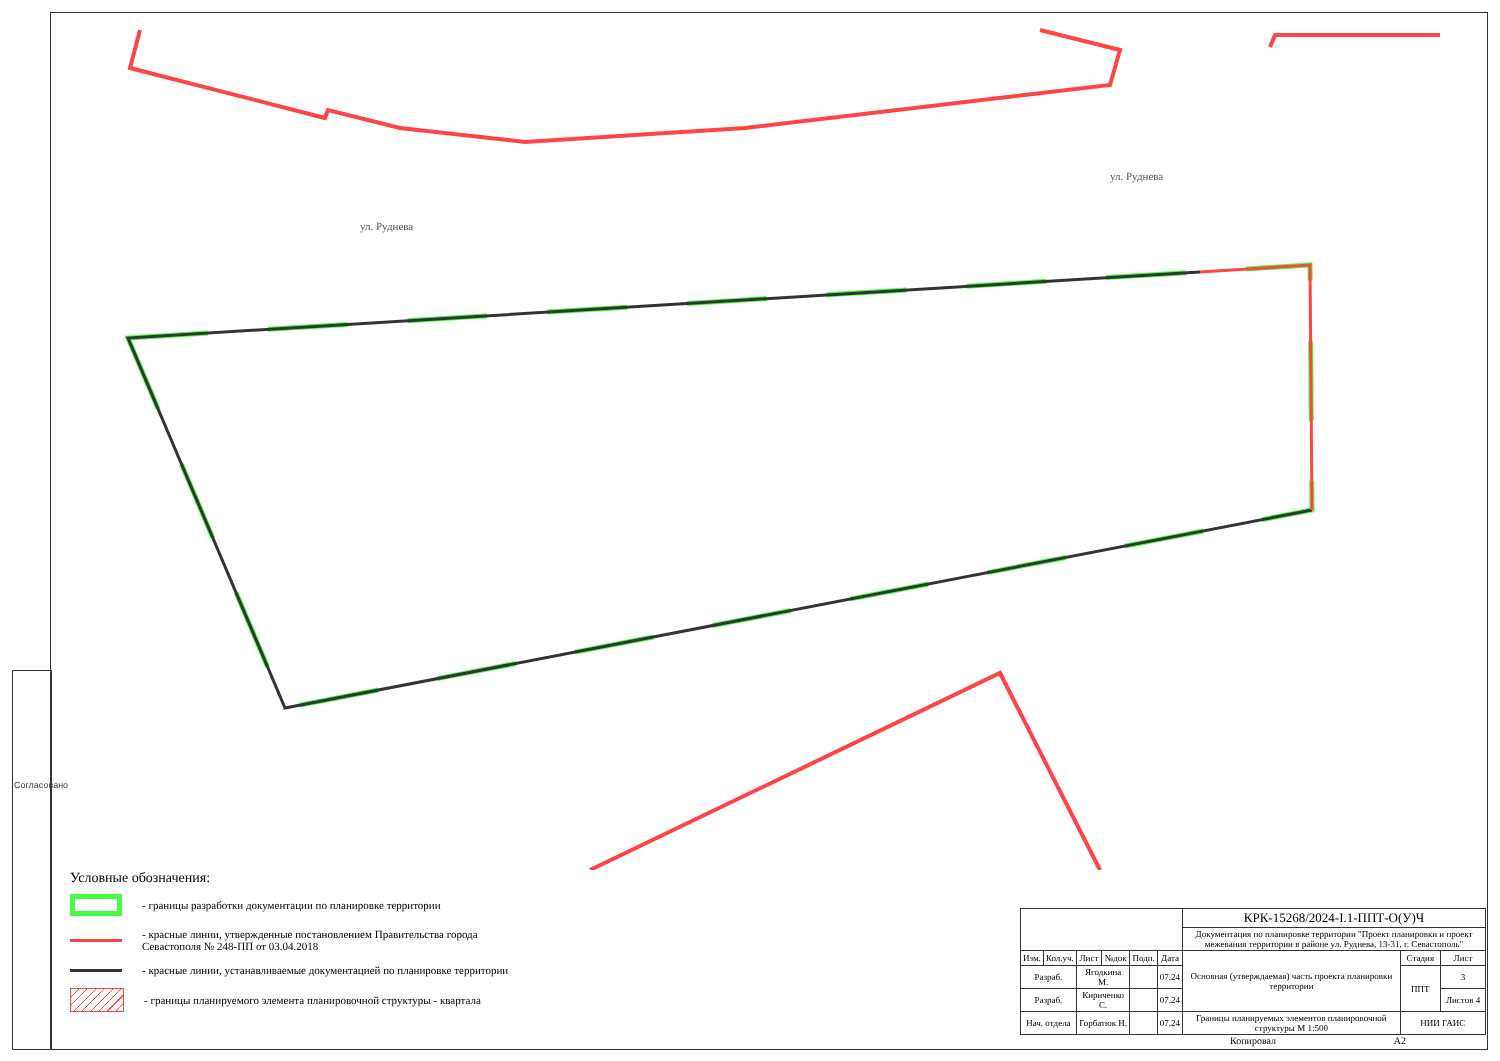Согласовано
ул. Руднева
ул. Руднева
Условные обозначения:
- границы разработки документации по планировке территории
- красные линии, утвержденные постановлением Правительства города Севастополя № 248-ПП от 03.04.2018
- красные линии, устанавливаемые документацией по планировке территории
- границы планируемого элемента планировочной структуры - квартала
| | | | | | | КРК-15268/2024-І.1-ППТ-О(У)Ч | | |
| | | | | | | Документация по планировке территории "Проект планировки и проект межевания территории в районе ул. Руднева, 13-31, г. Севастополь" | | |
| Изм. | Кол.уч. | Лист | №док | Подп. | Дата | Основная (утверждаемая) часть проекта планировки территории | Стадия | Лист |
| Разраб. | | Ягодкина М. | | | 07.24 | | ППТ | 3 |
| Разраб. | | Кириченко С. | | | 07.24 | | | Листов 4 |
| Нач. отдела | | Горбатюк Н. | | | 07.24 | Границы планируемых элементов планировочной структуры М 1:500 | НИИ ГАИС | |
Копировал А2